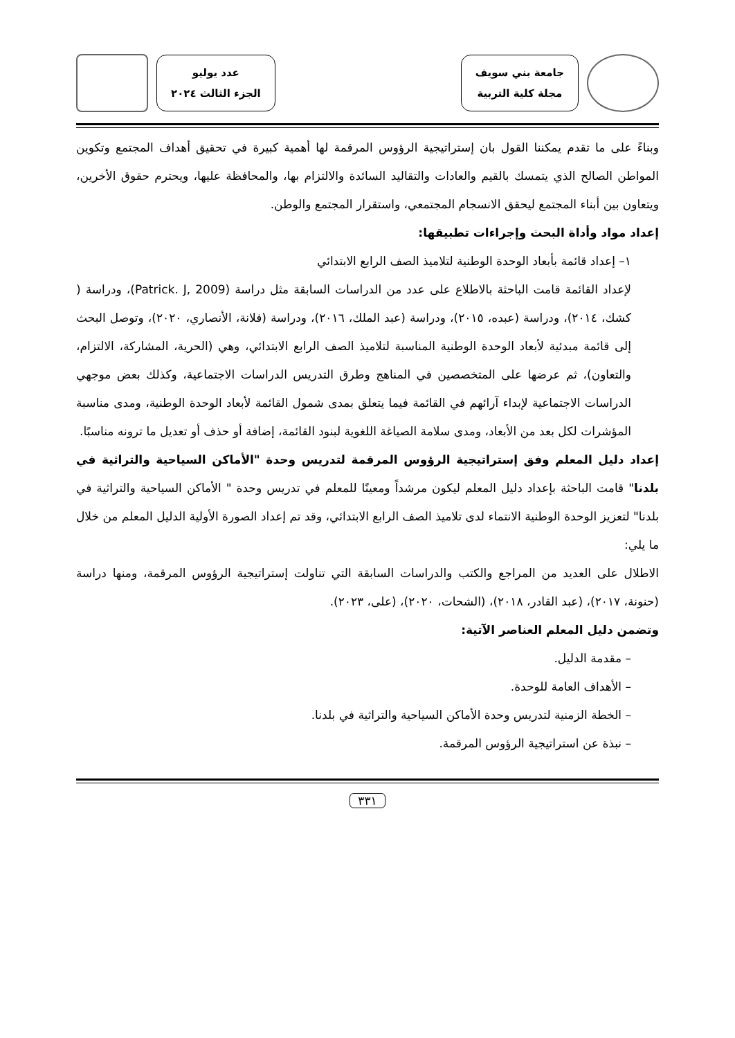جامعة بني سويف
مجلة كلية التربية
عدد يوليو
الجزء الثالث ٢٠٢٤
وبناءً على ما تقدم يمكننا القول بان إستراتيجية الرؤوس المرقمة لها أهمية كبيرة في تحقيق أهداف المجتمع وتكوين المواطن الصالح الذي يتمسك بالقيم والعادات والتقاليد السائدة والالتزام بها، والمحافظة عليها، ويحترم حقوق الأخرين، ويتعاون بين أبناء المجتمع ليحقق الانسجام المجتمعي، واستقرار المجتمع والوطن.
إعداد مواد وأداة البحث وإجراءات تطبيقها:
١– إعداد قائمة بأبعاد الوحدة الوطنية لتلاميذ الصف الرابع الابتدائي
لإعداد القائمة قامت الباحثة بالاطلاع على عدد من الدراسات السابقة مثل دراسة (Patrick. J, 2009)، ودراسة ( كشك، ٢٠١٤)، ودراسة (عبده، ٢٠١٥)، ودراسة (عبد الملك، ٢٠١٦)، ودراسة (فلانة، الأنصاري، ٢٠٢٠)، وتوصل البحث إلى قائمة مبدئية لأبعاد الوحدة الوطنية المناسبة لتلاميذ الصف الرابع الابتدائي، وهي (الحرية، المشاركة، الالتزام، والتعاون)، ثم عرضها على المتخصصين في المناهج وطرق التدريس الدراسات الاجتماعية، وكذلك بعض موجهي الدراسات الاجتماعية لإبداء آرائهم في القائمة فيما يتعلق بمدى شمول القائمة لأبعاد الوحدة الوطنية، ومدى مناسبة المؤشرات لكل بعد من الأبعاد، ومدى سلامة الصياغة اللغوية لبنود القائمة، إضافة أو حذف أو تعديل ما ترونه مناسبًا.
إعداد دليل المعلم وفق إستراتيجية الرؤوس المرقمة لتدريس وحدة "الأماكن السياحية والتراثية في بلدنا" قامت الباحثة بإعداد دليل المعلم ليكون مرشداً ومعينًا للمعلم في تدريس وحدة " الأماكن السياحية والتراثية في بلدنا" لتعزيز الوحدة الوطنية الانتماء لدى تلاميذ الصف الرابع الابتدائي، وقد تم إعداد الصورة الأولية الدليل المعلم من خلال ما يلي:
الاطلال على العديد من المراجع والكتب والدراسات السابقة التي تناولت إستراتيجية الرؤوس المرقمة، ومنها دراسة (حنونة، ٢٠١٧)، (عبد القادر، ٢٠١٨)، (الشحات، ٢٠٢٠)، (على، ٢٠٢٣).
وتضمن دليل المعلم العناصر الآتية:
– مقدمة الدليل.
– الأهداف العامة للوحدة.
– الخطة الزمنية لتدريس وحدة الأماكن السياحية والتراثية في بلدنا.
– نبذة عن استراتيجية الرؤوس المرقمة.
٣٣١